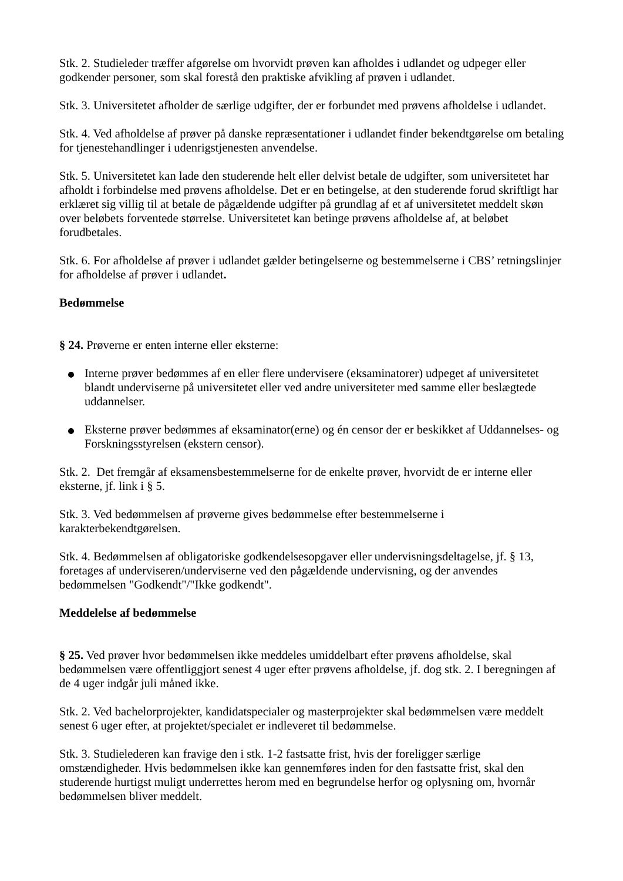Stk. 2. Studieleder træffer afgørelse om hvorvidt prøven kan afholdes i udlandet og udpeger eller godkender personer, som skal forestå den praktiske afvikling af prøven i udlandet.
Stk. 3. Universitetet afholder de særlige udgifter, der er forbundet med prøvens afholdelse i udlandet.
Stk. 4. Ved afholdelse af prøver på danske repræsentationer i udlandet finder bekendtgørelse om betaling for tjenestehandlinger i udenrigstjenesten anvendelse.
Stk. 5. Universitetet kan lade den studerende helt eller delvist betale de udgifter, som universitetet har afholdt i forbindelse med prøvens afholdelse. Det er en betingelse, at den studerende forud skriftligt har erklæret sig villig til at betale de pågældende udgifter på grundlag af et af universitetet meddelt skøn over beløbets forventede størrelse. Universitetet kan betinge prøvens afholdelse af, at beløbet forudbetales.
Stk. 6. For afholdelse af prøver i udlandet gælder betingelserne og bestemmelserne i CBS’ retningslinjer for afholdelse af prøver i udlandet.
Bedømmelse
§ 24. Prøverne er enten interne eller eksterne:
Interne prøver bedømmes af en eller flere undervisere (eksaminatorer) udpeget af universitetet blandt underviserne på universitetet eller ved andre universiteter med samme eller beslægtede uddannelser.
Eksterne prøver bedømmes af eksaminator(erne) og én censor der er beskikket af Uddannelses- og Forskningsstyrelsen (ekstern censor).
Stk. 2. Det fremgår af eksamensbestemmelserne for de enkelte prøver, hvorvidt de er interne eller eksterne, jf. link i § 5.
Stk. 3. Ved bedømmelsen af prøverne gives bedømmelse efter bestemmelserne i karakterbekendtgørelsen.
Stk. 4. Bedømmelsen af obligatoriske godkendelsesopgaver eller undervisningsdeltagelse, jf. § 13, foretages af underviseren/underviserne ved den pågældende undervisning, og der anvendes bedømmelsen "Godkendt"/"Ikke godkendt".
Meddelelse af bedømmelse
§ 25. Ved prøver hvor bedømmelsen ikke meddeles umiddelbart efter prøvens afholdelse, skal bedømmelsen være offentliggjort senest 4 uger efter prøvens afholdelse, jf. dog stk. 2. I beregningen af de 4 uger indgår juli måned ikke.
Stk. 2. Ved bachelorprojekter, kandidatspecialer og masterprojekter skal bedømmelsen være meddelt senest 6 uger efter, at projektet/specialet er indleveret til bedømmelse.
Stk. 3. Studielederen kan fravige den i stk. 1-2 fastsatte frist, hvis der foreligger særlige omstændigheder. Hvis bedømmelsen ikke kan gennemføres inden for den fastsatte frist, skal den studerende hurtigst muligt underrettes herom med en begrundelse herfor og oplysning om, hvornår bedømmelsen bliver meddelt.